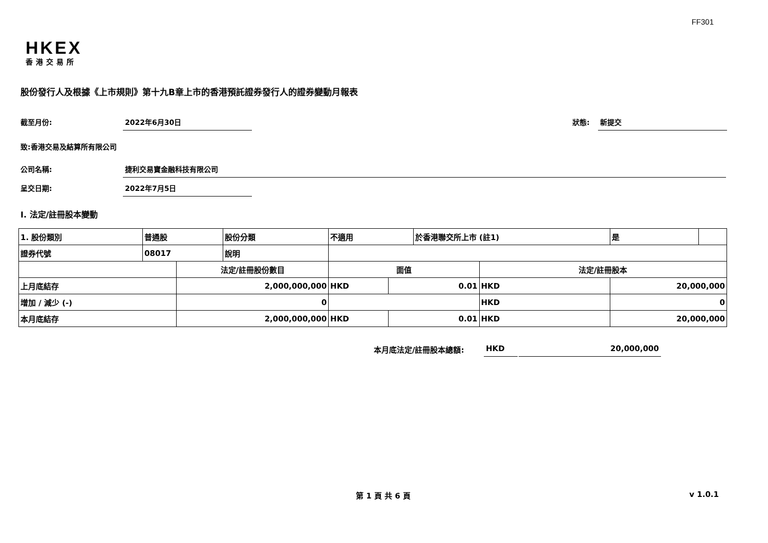FF301
HKEX
香港交易所
股份發行人及根據《上市規則》第十九B章上市的香港預託證券發行人的證券變動月報表
截至月份: 2022年6月30日
狀態: 新提交
致:香港交易及結算所有限公司
公司名稱: 捷利交易寶金融科技有限公司
呈交日期: 2022年7月5日
I. 法定/註冊股本變動
| 1. 股份類別 | 普通股 | | 股份分類 | 不適用 | | 於香港聯交所上市 (註1) | | 是 | |
| 證券代號 | 08017 | | 說明 | | | | | | |
| | | 法定/註冊股份數目 | | 面值 | | | 法定/註冊股本 | | |
| 上月底結存 | | 2,000,000,000 | | HKD | 0.01 | | HKD | 20,000,000 | |
| 增加 / 減少 (-) | | 0 | | | | | HKD | 0 | |
| 本月底結存 | | 2,000,000,000 | | HKD | 0.01 | | HKD | 20,000,000 | |
本月底法定/註冊股本總額: HKD 20,000,000
第 1 頁 共 6 頁 v 1.0.1